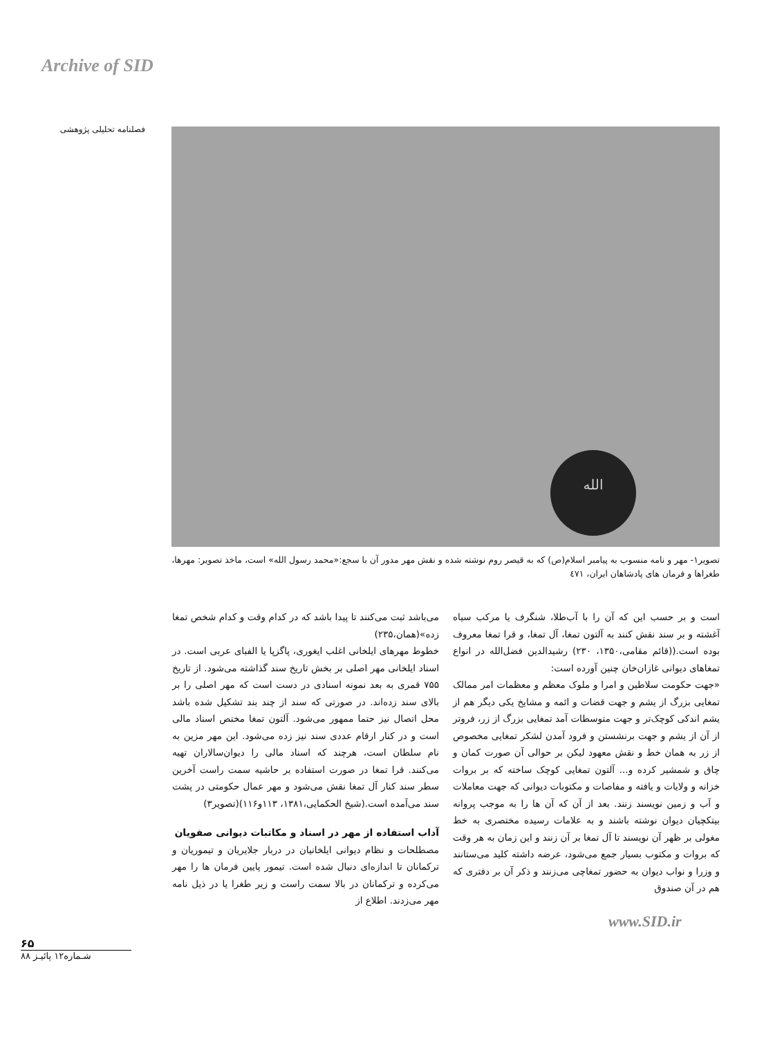Archive of SID
فصلنامه تحلیلی پژوهشی
الله
تصویر۱- مهر و نامه منسوب به پیامبر اسلام(ص) که به قیصر روم نوشته شده و نقش مهر مدور آن با سجع:«محمد رسول الله» است، ماخذ تصویر: مهرها، طغراها و فرمان های پادشاهان ایران، ٤٧١
است و بر حسب این که آن را با آب‌طلا، شنگرف یا مرکب سیاه آغشته و بر سند نقش کنند به آلتون تمغا، آل تمغا، و قرا تمغا معروف بوده است.((قائم مقامی،۱۳۵۰، ۲۳۰) رشیدالدین فضل‌الله در انواع تمغاهای دیوانی غازان‌خان چنین آورده است:
«جهت حکومت سلاطین و امرا و ملوک معظم و معظمات امر ممالک تمغایی بزرگ از یشم و جهت قضات و ائمه و مشایخ یکی دیگر هم از یشم اندکی کوچک‌تر و جهت متوسطات آمد تمغایی بزرگ از زر، فروتر از آن از یشم و جهت برنشستن و فرود آمدن لشکر تمغایی مخصوص از زر به همان خط و نقش معهود لیکن بر حوالی آن صورت کمان و چاق و شمشیر کرده و... آلتون تمغایی کوچک ساخته که بر بروات خزانه و ولایات و یافته و مفاصات و مکتوبات دیوانی که جهت معاملات و آب و زمین نویسند زنند. بعد از آن که آن ها را به موجب پروانه بیتکچیان دیوان نوشته باشند و به علامات رسیده مختصری به خط مغولی بر ظهر آن نویسند تا آل تمغا بر آن زنند و این زمان به هر وقت که بروات و مکتوب بسیار جمع می‌شود، عرضه داشته کلید می‌ستانند و وزرا و نواب دیوان به حضور تمغاچی می‌زنند و ذکر آن بر دفتری که هم در آن صندوق
می‌باشد ثبت می‌کنند تا پیدا باشد که در کدام وقت و کدام شخص تمغا زده»(همان،۲۳۵)
خطوط مهرهای ایلخانی اغلب ایغوری، پاگزپا یا الفبای عربی است. در اسناد ایلخانی مهر اصلی بر بخش تاریخ سند گذاشته می‌شود. از تاریخ ۷۵۵ قمری به بعد نمونه اسنادی در دست است که مهر اصلی را بر بالای سند زده‌اند. در صورتی که سند از چند بند تشکیل شده باشد محل اتصال نیز حتما ممهور می‌شود. آلتون تمغا مختص اسناد مالی است و در کنار ارقام عددی سند نیز زده می‌شود. این مهر مزین به نام سلطان است، هرچند که اسناد مالی را دیوان‌سالاران تهیه می‌کنند. قرا تمغا در صورت استفاده بر حاشیه سمت راست آخرین سطر سند کنار آل تمغا نقش می‌شود و مهر عمال حکومتی در پشت سند می‌آمده است.(شیخ الحکمایی،۱۳۸۱، ۱۱۳و۱۱۶)(تصویر۳)
آداب استفاده از مهر در اسناد و مکاتبات دیوانی صفویان
مصطلحات و نظام دیوانی ایلخانیان در دربار جلایریان و تیموریان و ترکمانان تا اندازه‌ای دنبال شده است. تیمور پایین فرمان ها را مهر می‌کرده و ترکمانان در بالا سمت راست و زیر طغرا یا در ذیل نامه مهر می‌زدند. اطلاع از
www.SID.ir
۶۵
شـماره۱۲ پائیـز ۸۸